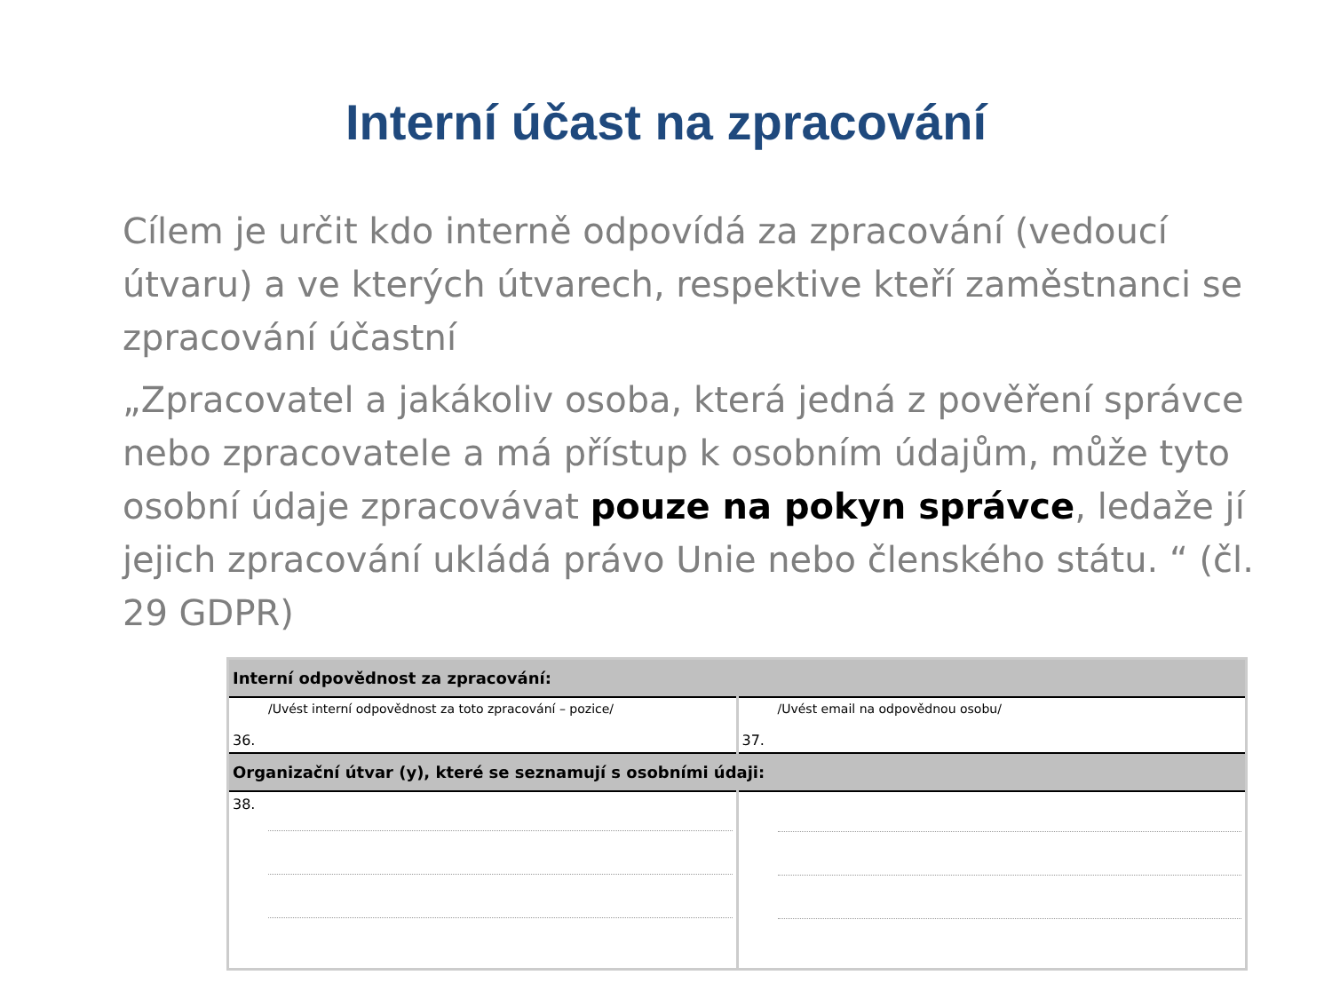Interní účast na zpracování
Cílem je určit kdo interně odpovídá za zpracování (vedoucí útvaru) a ve kterých útvarech, respektive kteří zaměstnanci se zpracování účastní
„Zpracovatel a jakákoliv osoba, která jedná z pověření správce nebo zpracovatele a má přístup k osobním údajům, může tyto osobní údaje zpracovávat pouze na pokyn správce, ledaže jí jejich zpracování ukládá právo Unie nebo členského státu. “ (čl. 29 GDPR)
| Interní odpovědnost za zpracování: | |
| /Uvést interní odpovědnost za toto zpracování – pozice/ 36. | /Uvést email na odpovědnou osobu/ 37. |
| Organizační útvar (y), které se seznamují s osobními údaji: | |
| 38. | |